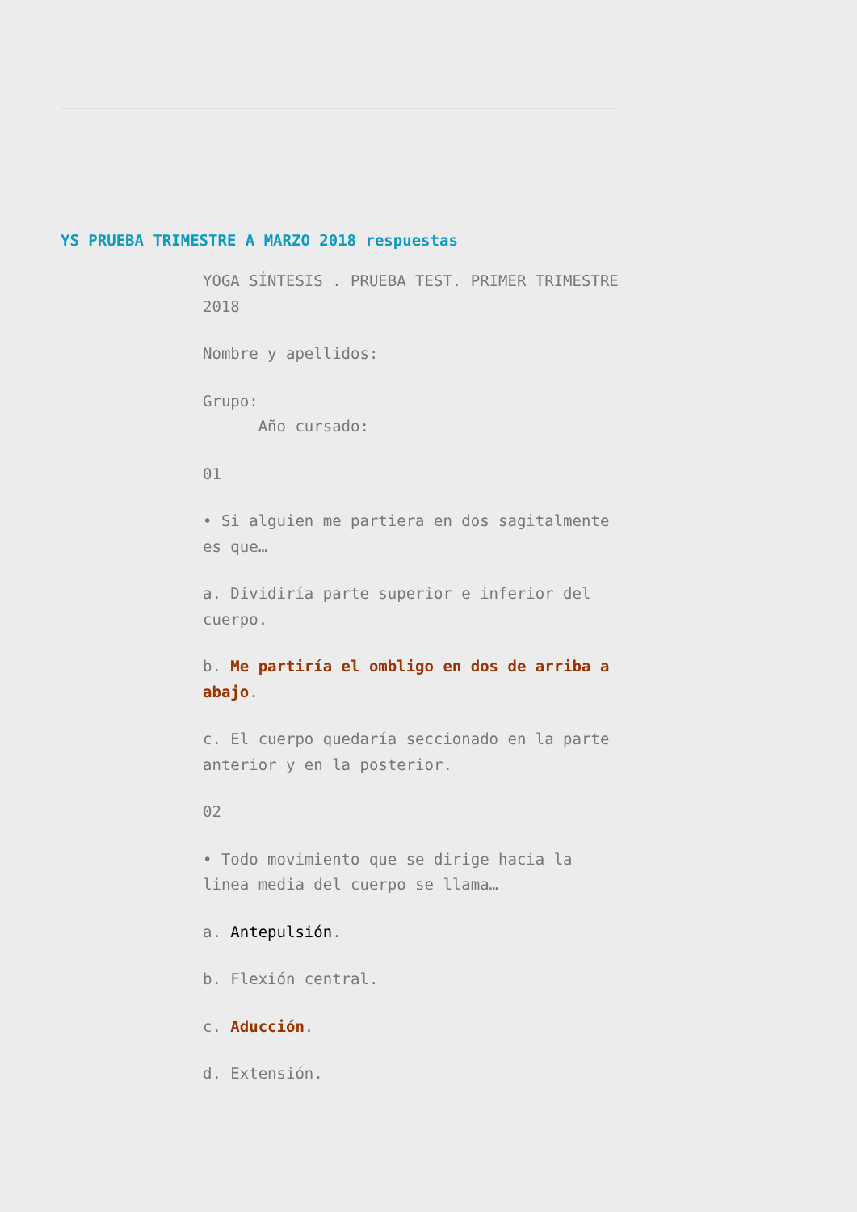YS PRUEBA TRIMESTRE A MARZO 2018 respuestas
YOGA SÍNTESIS . PRUEBA TEST. PRIMER TRIMESTRE 2018
Nombre y apellidos:
Grupo:
Año cursado:
01
• Si alguien me partiera en dos sagitalmente es que…
a. Dividiría parte superior e inferior del cuerpo.
b. Me partiría el ombligo en dos de arriba a abajo.
c. El cuerpo quedaría seccionado en la parte anterior y en la posterior.
02
• Todo movimiento que se dirige hacia la linea media del cuerpo se llama…
a. Antepulsión.
b. Flexión central.
c. Aducción.
d. Extensión.